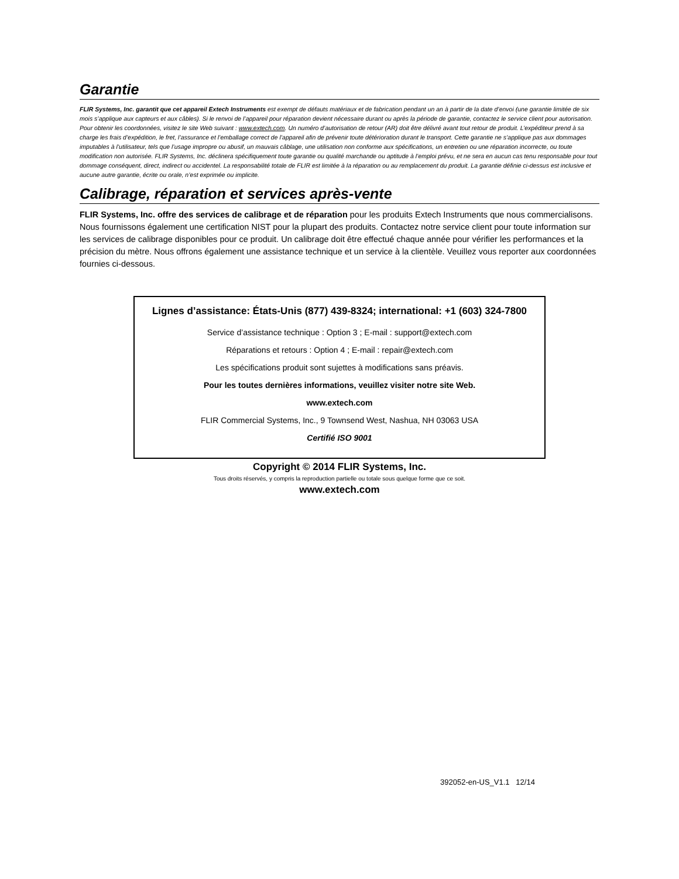Garantie
FLIR Systems, Inc. garantit que cet appareil Extech Instruments est exempt de défauts matériaux et de fabrication pendant un an à partir de la date d’envoi (une garantie limitée de six mois s’applique aux capteurs et aux câbles). Si le renvoi de l’appareil pour réparation devient nécessaire durant ou après la période de garantie, contactez le service client pour autorisation. Pour obtenir les coordonnées, visitez le site Web suivant : www.extech.com. Un numéro d’autorisation de retour (AR) doit être délivré avant tout retour de produit. L’expéditeur prend à sa charge les frais d’expédition, le fret, l’assurance et l’emballage correct de l’appareil afin de prévenir toute détérioration durant le transport. Cette garantie ne s’applique pas aux dommages imputables à l’utilisateur, tels que l’usage impropre ou abusif, un mauvais câblage, une utilisation non conforme aux spécifications, un entretien ou une réparation incorrecte, ou toute modification non autorisée. FLIR Systems, Inc. déclinera spécifiquement toute garantie ou qualité marchande ou aptitude à l’emploi prévu, et ne sera en aucun cas tenu responsable pour tout dommage conséquent, direct, indirect ou accidentel. La responsabilité totale de FLIR est limitée à la réparation ou au remplacement du produit. La garantie définie ci-dessus est inclusive et aucune autre garantie, écrite ou orale, n’est exprimée ou implicite.
Calibrage, réparation et services après-vente
FLIR Systems, Inc. offre des services de calibrage et de réparation pour les produits Extech Instruments que nous commercialisons. Nous fournissons également une certification NIST pour la plupart des produits. Contactez notre service client pour toute information sur les services de calibrage disponibles pour ce produit. Un calibrage doit être effectué chaque année pour vérifier les performances et la précision du mètre. Nous offrons également une assistance technique et un service à la clientèle. Veuillez vous reporter aux coordonnées fournies ci-dessous.
Lignes d’assistance: États-Unis (877) 439-8324; international: +1 (603) 324-7800
Service d’assistance technique : Option 3 ; E-mail : support@extech.com
Réparations et retours : Option 4 ; E-mail : repair@extech.com
Les spécifications produit sont sujettes à modifications sans préavis.
Pour les toutes dernières informations, veuillez visiter notre site Web.
www.extech.com
FLIR Commercial Systems, Inc., 9 Townsend West, Nashua, NH 03063 USA
Certifié ISO 9001
Copyright © 2014 FLIR Systems, Inc.
Tous droits réservés, y compris la reproduction partielle ou totale sous quelque forme que ce soit.
www.extech.com
392052-en-US_V1.1 12/14